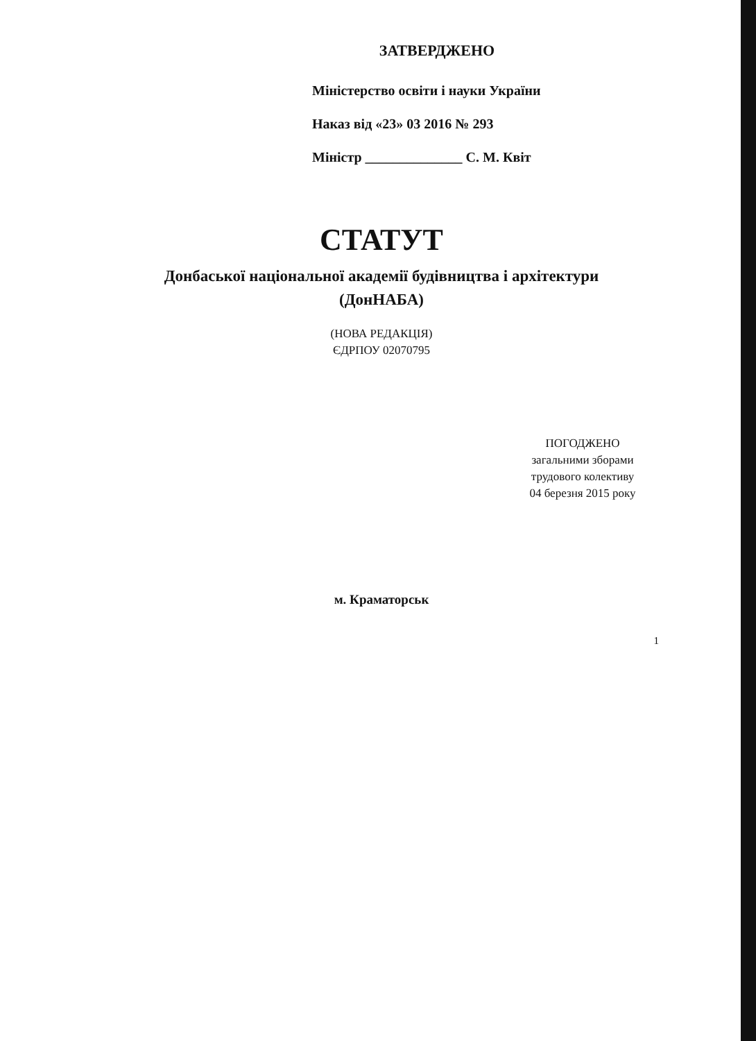ЗАТВЕРДЖЕНО
Міністерство освіти і науки України
Наказ від «23» 03 2016 № 293
Міністр ______________ С. М. Квіт
СТАТУТ
Донбаської національної академії будівництва і архітектури
(ДонНАБА)
(НОВА РЕДАКЦІЯ)
ЄДРПОУ 02070795
ПОГОДЖЕНО
загальними зборами
трудового колективу
04 березня 2015 року
м. Краматорськ
1